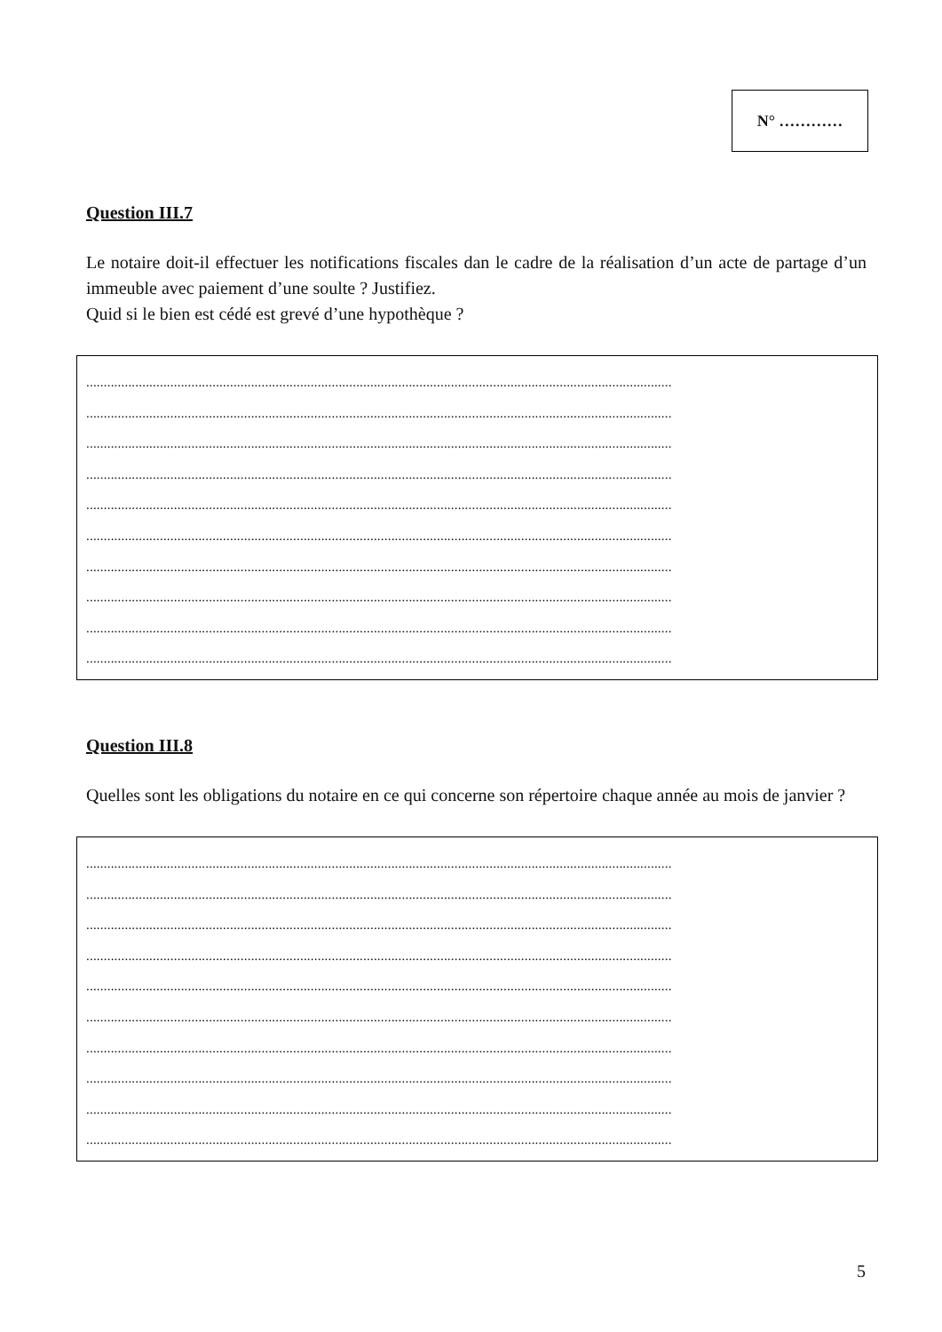N° …………
Question III.7
Le notaire doit-il effectuer les notifications fiscales dan le cadre de la réalisation d’un acte de partage d’un immeuble avec paiement d’une soulte ? Justifiez.
Quid si le bien est cédé est grevé d’une hypothèque ?
.......................................................................................................................................................................
.......................................................................................................................................................................
.......................................................................................................................................................................
.......................................................................................................................................................................
.......................................................................................................................................................................
.......................................................................................................................................................................
.......................................................................................................................................................................
.......................................................................................................................................................................
.......................................................................................................................................................................
.......................................................................................................................................................................
Question III.8
Quelles sont les obligations du notaire en ce qui concerne son répertoire chaque année au mois de janvier ?
.......................................................................................................................................................................
.......................................................................................................................................................................
.......................................................................................................................................................................
.......................................................................................................................................................................
.......................................................................................................................................................................
.......................................................................................................................................................................
.......................................................................................................................................................................
.......................................................................................................................................................................
.......................................................................................................................................................................
.......................................................................................................................................................................
5